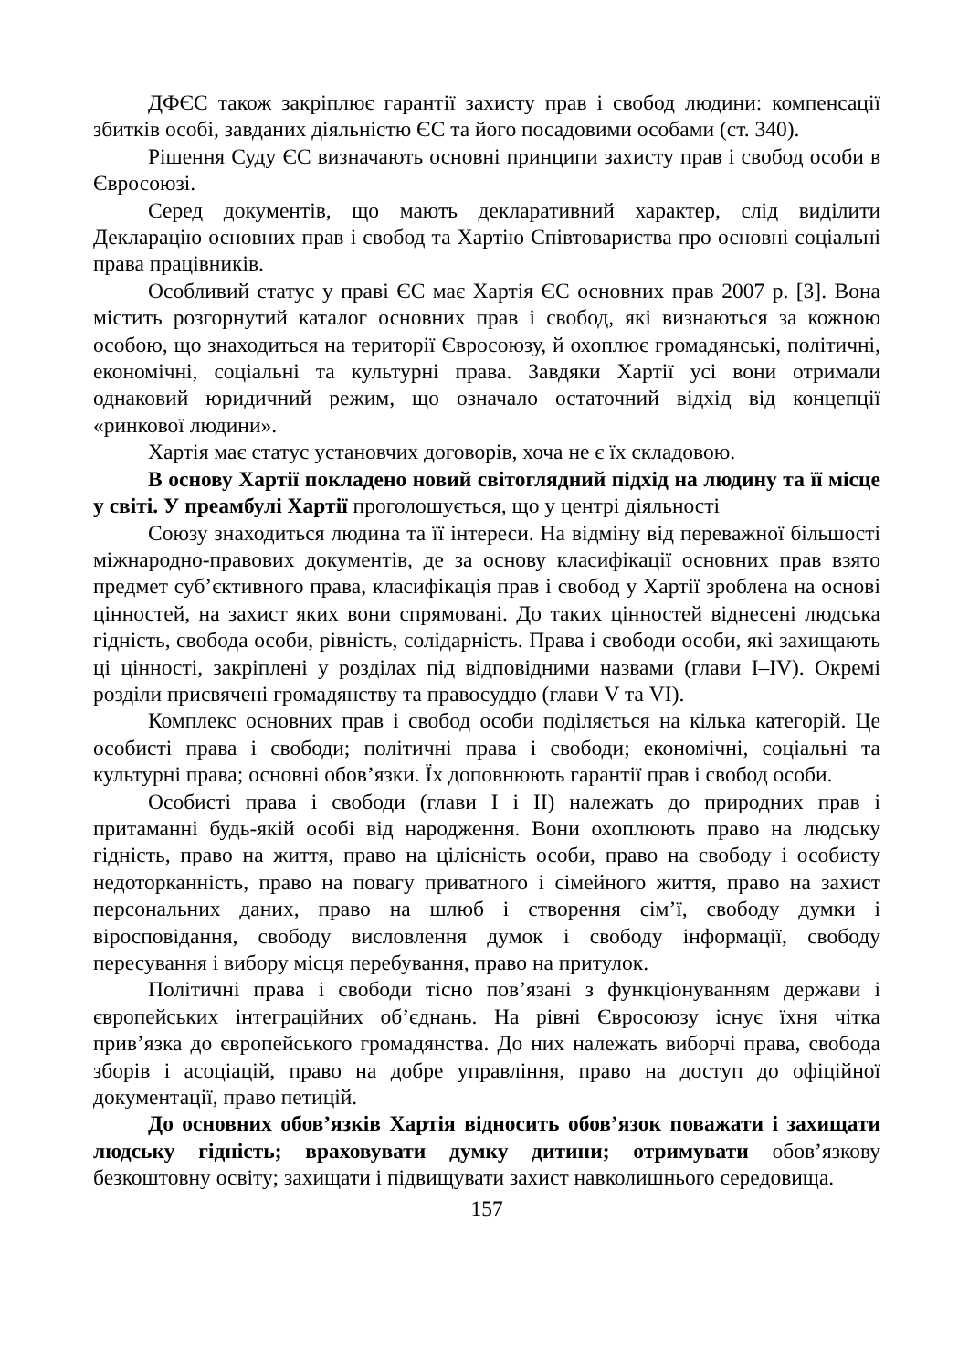ДФЄС також закріплює гарантії захисту прав і свобод людини: компенсації збитків особі, завданих діяльністю ЄС та його посадовими особами (ст. 340).
Рішення Суду ЄС визначають основні принципи захисту прав і свобод особи в Євросоюзі.
Серед документів, що мають декларативний характер, слід виділити Декларацію основних прав і свобод та Хартію Співтовариства про основні соціальні права працівників.
Особливий статус у праві ЄС має Хартія ЄС основних прав 2007 р. [3]. Вона містить розгорнутий каталог основних прав і свобод, які визнаються за кожною особою, що знаходиться на території Євросоюзу, й охоплює громадянські, політичні, економічні, соціальні та культурні права. Завдяки Хартії усі вони отримали однаковий юридичний режим, що означало остаточний відхід від концепції «ринкової людини».
Хартія має статус установчих договорів, хоча не є їх складовою.
В основу Хартії покладено новий світоглядний підхід на людину та її місце у світі. У преамбулі Хартії проголошується, що у центрі діяльності
Союзу знаходиться людина та її інтереси. На відміну від переважної більшості міжнародно-правових документів, де за основу класифікації основних прав взято предмет суб’єктивного права, класифікація прав і свобод у Хартії зроблена на основі цінностей, на захист яких вони спрямовані. До таких цінностей віднесені людська гідність, свобода особи, рівність, солідарність. Права і свободи особи, які захищають ці цінності, закріплені у розділах під відповідними назвами (глави I–IV). Окремі розділи присвячені громадянству та правосуддю (глави V та VI).
Комплекс основних прав і свобод особи поділяється на кілька категорій. Це особисті права і свободи; політичні права і свободи; економічні, соціальні та культурні права; основні обов’язки. Їх доповнюють гарантії прав і свобод особи.
Особисті права і свободи (глави I і II) належать до природних прав і притаманні будь-якій особі від народження. Вони охоплюють право на людську гідність, право на життя, право на цілісність особи, право на свободу і особисту недоторканність, право на повагу приватного і сімейного життя, право на захист персональних даних, право на шлюб і створення сім’ї, свободу думки і віросповідання, свободу висловлення думок і свободу інформації, свободу пересування і вибору місця перебування, право на притулок.
Політичні права і свободи тісно пов’язані з функціонуванням держави і європейських інтеграційних об’єднань. На рівні Євросоюзу існує їхня чітка прив’язка до європейського громадянства. До них належать виборчі права, свобода зборів і асоціацій, право на добре управління, право на доступ до офіційної документації, право петицій.
До основних обов’язків Хартія відносить обов’язок поважати і захищати людську гідність; враховувати думку дитини; отримувати обов’язкову безкоштовну освіту; захищати і підвищувати захист навколишнього середовища.
157